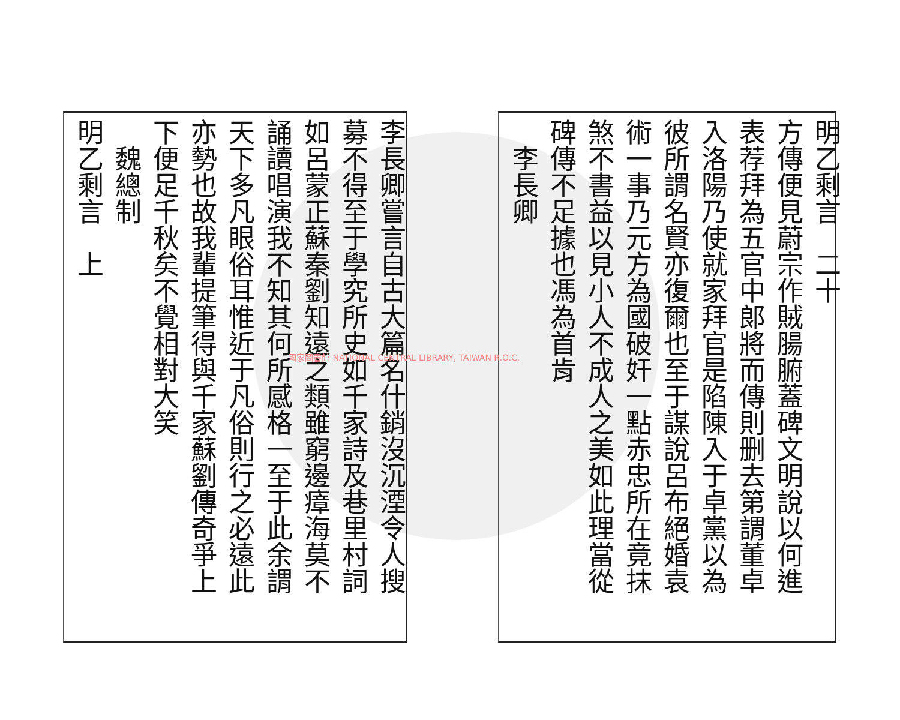明乙剩言　二十
方傳便見蔚宗作賊腸腑蓋碑文明說以何進
表荐拜為五官中郎將而傳則删去第謂董卓
入洛陽乃使就家拜官是陷陳入于卓黨以為
彼所謂名賢亦復爾也至于謀說呂布絕婚袁
術一事乃元方為國破奸一點赤忠所在竟抹
煞不書益以見小人不成人之美如此理當從
碑傳不足據也馮為首肯
　李長卿
李長卿嘗言自古大篇名什銷沒沉湮令人搜
募不得至于學究所史如千家詩及巷里村詞
如呂蒙正蘇秦劉知遠之類雖窮邊瘴海莫不
誦讀唱演我不知其何所感格一至于此余謂
天下多凡眼俗耳惟近于凡俗則行之必遠此
亦勢也故我輩提筆得與千家蘇劉傳奇爭上
下便足千秋矣不覺相對大笑
　魏總制
明乙剩言　上
國家圖書館 NATIONAL CENTRAL LIBRARY, TAIWAN R.O.C.